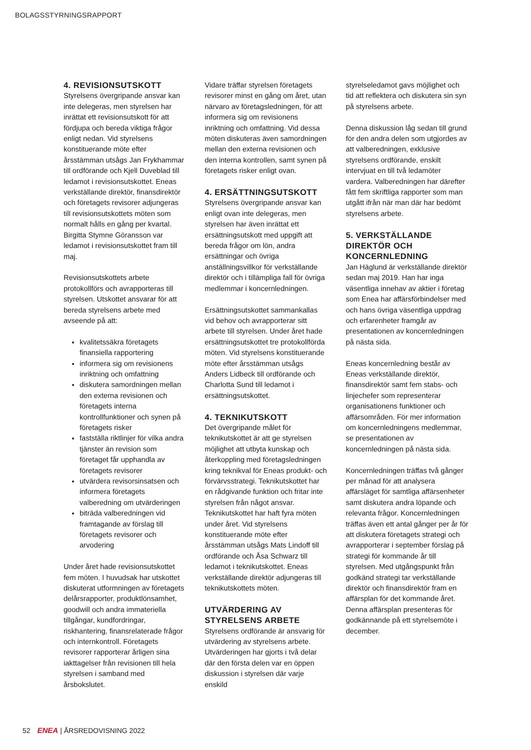BOLAGSSTYRNINGSRAPPORT
4. REVISIONSUTSKOTT
Styrelsens övergripande ansvar kan inte delegeras, men styrelsen har inrättat ett revisionsutskott för att fördjupa och bereda viktiga frågor enligt nedan. Vid styrelsens konstituerande möte efter årsstämman utsågs Jan Frykhammar till ordförande och Kjell Duveblad till ledamot i revisionsutskottet. Eneas verkställande direktör, finansdirektör och företagets revisorer adjungeras till revisionsutskottets möten som normalt hålls en gång per kvartal. Birgitta Stymne Göransson var ledamot i revisionsutskottet fram till maj.
Revisionsutskottets arbete protokollförs och avrapporteras till styrelsen. Utskottet ansvarar för att bereda styrelsens arbete med avseende på att:
kvalitetssäkra företagets finansiella rapportering
informera sig om revisionens inriktning och omfattning
diskutera samordningen mellan den externa revisionen och företagets interna kontrollfunktioner och synen på företagets risker
fastställa riktlinjer för vilka andra tjänster än revision som företaget får upphandla av företagets revisorer
utvärdera revisorsinsatsen och informera företagets valberedning om utvärderingen
biträda valberedningen vid framtagande av förslag till företagets revisorer och arvodering
Under året hade revisionsutskottet fem möten. I huvudsak har utskottet diskuterat utformningen av företagets delårsrapporter, produktlönsamhet, goodwill och andra immateriella tillgångar, kundfordringar, riskhantering, finansrelaterade frågor och internkontroll. Företagets revisorer rapporterar årligen sina iakttagelser från revisionen till hela styrelsen i samband med årsbokslutet.
Vidare träffar styrelsen företagets revisorer minst en gång om året, utan närvaro av företagsledningen, för att informera sig om revisionens inriktning och omfattning. Vid dessa möten diskuteras även samordningen mellan den externa revisionen och den interna kontrollen, samt synen på företagets risker enligt ovan.
4. ERSÄTTNINGSUTSKOTT
Styrelsens övergripande ansvar kan enligt ovan inte delegeras, men styrelsen har även inrättat ett ersättningsutskott med uppgift att bereda frågor om lön, andra ersättningar och övriga anställningsvillkor för verkställande direktör och i tillämpliga fall för övriga medlemmar i koncernledningen.
Ersättningsutskottet sammankallas vid behov och avrapporterar sitt arbete till styrelsen. Under året hade ersättningsutskottet tre protokollförda möten. Vid styrelsens konstituerande möte efter årsstämman utsågs Anders Lidbeck till ordförande och Charlotta Sund till ledamot i ersättningsutskottet.
4. TEKNIKUTSKOTT
Det övergripande målet för teknikutskottet är att ge styrelsen möjlighet att utbyta kunskap och återkoppling med företagsledningen kring teknikval för Eneas produkt- och förvärvsstrategi. Teknikutskottet har en rådgivande funktion och fritar inte styrelsen från något ansvar. Teknikutskottet har haft fyra möten under året. Vid styrelsens konstituerande möte efter årsstämman utsågs Mats Lindoff till ordförande och Åsa Schwarz till ledamot i teknikutskottet. Eneas verkställande direktör adjungeras till teknikutskottets möten.
UTVÄRDERING AV STYRELSENS ARBETE
Styrelsens ordförande är ansvarig för utvärdering av styrelsens arbete. Utvärderingen har gjorts i två delar där den första delen var en öppen diskussion i styrelsen där varje enskild
styrelseledamot gavs möjlighet och tid att reflektera och diskutera sin syn på styrelsens arbete.
Denna diskussion låg sedan till grund för den andra delen som utgjordes av att valberedningen, exklusive styrelsens ordförande, enskilt intervjuat en till två ledamöter vardera. Valberedningen har därefter fått fem skriftliga rapporter som man utgått ifrån när man där har bedömt styrelsens arbete.
5. VERKSTÄLLANDE DIREKTÖR OCH KONCERNLEDNING
Jan Häglund är verkställande direktör sedan maj 2019. Han har inga väsentliga innehav av aktier i företag som Enea har affärsförbindelser med och hans övriga väsentliga uppdrag och erfarenheter framgår av presentationen av koncernledningen på nästa sida.
Eneas koncernledning består av Eneas verkställande direktör, finansdirektör samt fem stabs- och linjechefer som representerar organisationens funktioner och affärsområden. För mer information om koncernledningens medlemmar, se presentationen av koncernledningen på nästa sida.
Koncernledningen träffas två gånger per månad för att analysera affärsläget för samtliga affärsenheter samt diskutera andra löpande och relevanta frågor. Koncernledningen träffas även ett antal gånger per år för att diskutera företagets strategi och avrapporterar i september förslag på strategi för kommande år till styrelsen. Med utgångspunkt från godkänd strategi tar verkställande direktör och finansdirektör fram en affärsplan för det kommande året. Denna affärsplan presenteras för godkännande på ett styrelsemöte i december.
52 ENEA | ÅRSREDOVISNING 2022